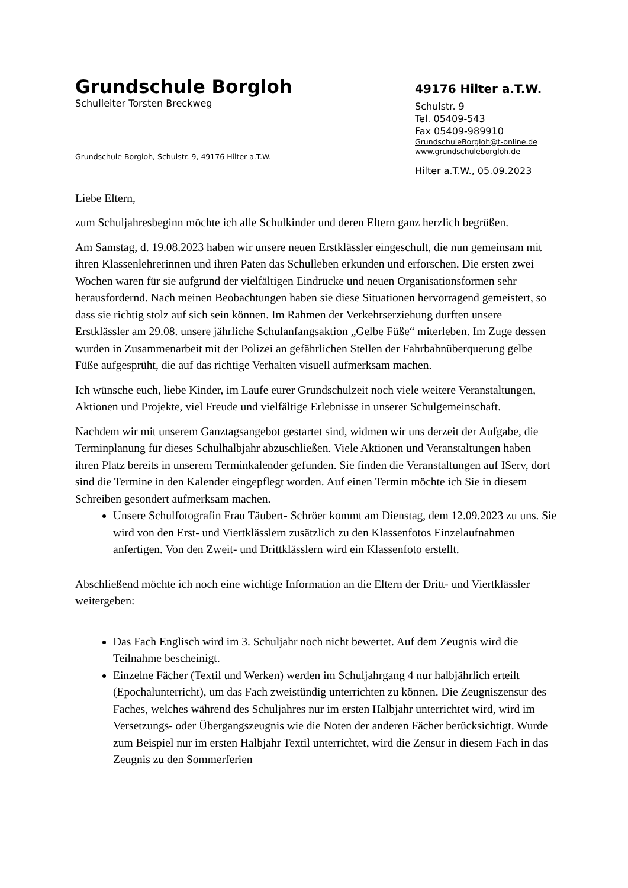Grundschule Borgloh
Schulleiter Torsten Breckweg
Grundschule Borgloh, Schulstr. 9, 49176 Hilter a.T.W.
49176 Hilter a.T.W.
Schulstr. 9
Tel. 05409-543
Fax 05409-989910
GrundschuleBorgloh@t-online.de
www.grundschuleborgloh.de
Hilter a.T.W., 05.09.2023
Liebe Eltern,
zum Schuljahresbeginn möchte ich alle Schulkinder und deren Eltern ganz herzlich begrüßen.
Am Samstag, d. 19.08.2023 haben wir unsere neuen Erstklässler eingeschult, die nun gemeinsam mit ihren Klassenlehrerinnen und ihren Paten das Schulleben erkunden und erforschen. Die ersten zwei Wochen waren für sie aufgrund der vielfältigen Eindrücke und neuen Organisationsformen sehr herausfordernd. Nach meinen Beobachtungen haben sie diese Situationen hervorragend gemeistert, so dass sie richtig stolz auf sich sein können. Im Rahmen der Verkehrserziehung durften unsere Erstklässler am 29.08. unsere jährliche Schulanfangsaktion „Gelbe Füße“ miterleben. Im Zuge dessen wurden in Zusammenarbeit mit der Polizei an gefährlichen Stellen der Fahrbahnüberquerung gelbe Füße aufgesprüht, die auf das richtige Verhalten visuell aufmerksam machen.
Ich wünsche euch, liebe Kinder, im Laufe eurer Grundschulzeit noch viele weitere Veranstaltungen, Aktionen und Projekte, viel Freude und vielfältige Erlebnisse in unserer Schulgemeinschaft.
Nachdem wir mit unserem Ganztagsangebot gestartet sind, widmen wir uns derzeit der Aufgabe, die Terminplanung für dieses Schulhalbjahr abzuschließen. Viele Aktionen und Veranstaltungen haben ihren Platz bereits in unserem Terminkalender gefunden. Sie finden die Veranstaltungen auf IServ, dort sind die Termine in den Kalender eingepflegt worden. Auf einen Termin möchte ich Sie in diesem Schreiben gesondert aufmerksam machen.
Unsere Schulfotografin Frau Täubert- Schröer kommt am Dienstag, dem 12.09.2023 zu uns. Sie wird von den Erst- und Viertklässlern zusätzlich zu den Klassenfotos Einzelaufnahmen anfertigen. Von den Zweit- und Drittklässlern wird ein Klassenfoto erstellt.
Abschließend möchte ich noch eine wichtige Information an die Eltern der Dritt- und Viertklässler weitergeben:
Das Fach Englisch wird im 3. Schuljahr noch nicht bewertet. Auf dem Zeugnis wird die Teilnahme bescheinigt.
Einzelne Fächer (Textil und Werken) werden im Schuljahrgang 4 nur halbjährlich erteilt (Epochalunterricht), um das Fach zweistündig unterrichten zu können. Die Zeugniszensur des Faches, welches während des Schuljahres nur im ersten Halbjahr unterrichtet wird, wird im Versetzungs- oder Übergangszeugnis wie die Noten der anderen Fächer berücksichtigt. Wurde zum Beispiel nur im ersten Halbjahr Textil unterrichtet, wird die Zensur in diesem Fach in das Zeugnis zu den Sommerferien